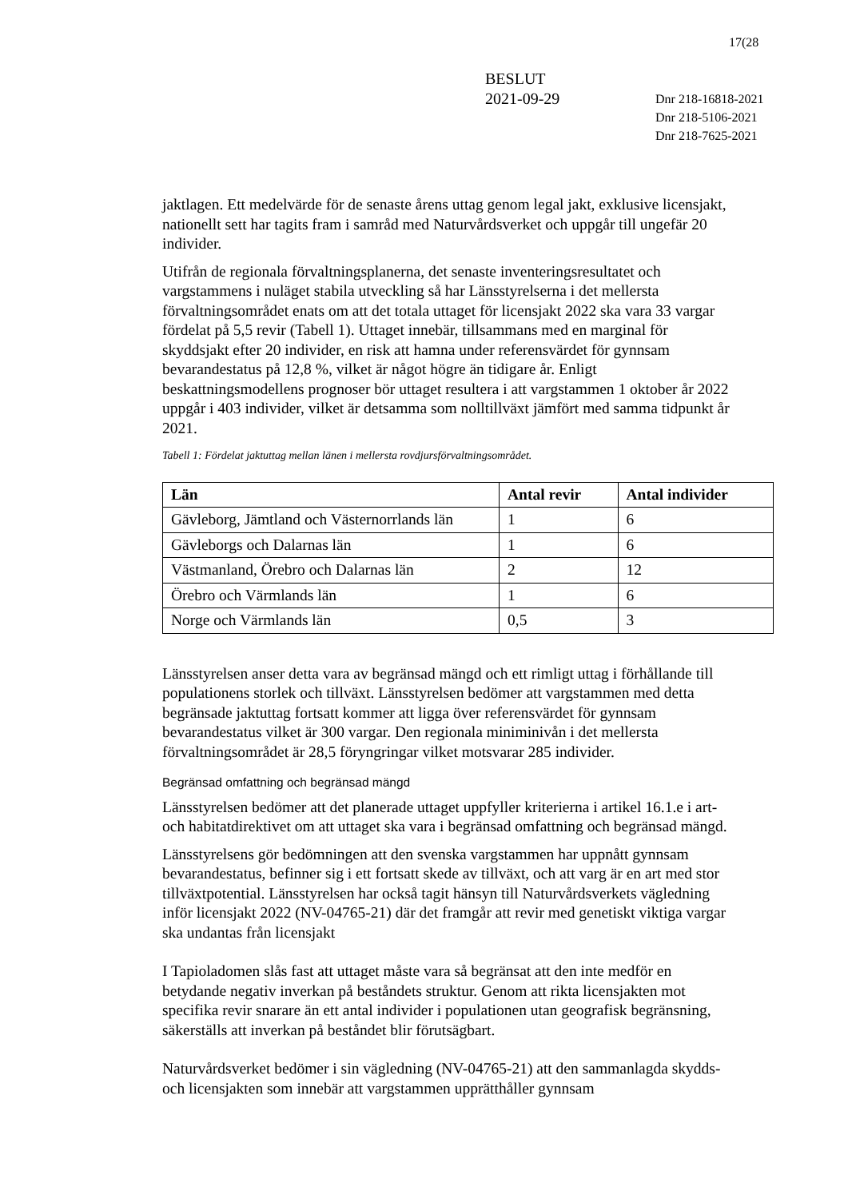17(28
BESLUT
2021-09-29
Dnr 218-16818-2021
Dnr 218-5106-2021
Dnr 218-7625-2021
jaktlagen. Ett medelvärde för de senaste årens uttag genom legal jakt, exklusive licensjakt, nationellt sett har tagits fram i samråd med Naturvårdsverket och uppgår till ungefär 20 individer.
Utifrån de regionala förvaltningsplanerna, det senaste inventeringsresultatet och vargstammens i nuläget stabila utveckling så har Länsstyrelserna i det mellersta förvaltningsområdet enats om att det totala uttaget för licensjakt 2022 ska vara 33 vargar fördelat på 5,5 revir (Tabell 1). Uttaget innebär, tillsammans med en marginal för skyddsjakt efter 20 individer, en risk att hamna under referensvärdet för gynnsam bevarandestatus på 12,8 %, vilket är något högre än tidigare år. Enligt beskattningsmodellens prognoser bör uttaget resultera i att vargstammen 1 oktober år 2022 uppgår i 403 individer, vilket är detsamma som nolltillväxt jämfört med samma tidpunkt år 2021.
Tabell 1: Fördelat jaktuttag mellan länen i mellersta rovdjursförvaltningsområdet.
| Län | Antal revir | Antal individer |
| --- | --- | --- |
| Gävleborg, Jämtland och Västernorrlands län | 1 | 6 |
| Gävleborgs och Dalarnas län | 1 | 6 |
| Västmanland, Örebro och Dalarnas län | 2 | 12 |
| Örebro och Värmlands län | 1 | 6 |
| Norge och Värmlands län | 0,5 | 3 |
Länsstyrelsen anser detta vara av begränsad mängd och ett rimligt uttag i förhållande till populationens storlek och tillväxt. Länsstyrelsen bedömer att vargstammen med detta begränsade jaktuttag fortsatt kommer att ligga över referensvärdet för gynnsam bevarandestatus vilket är 300 vargar. Den regionala miniminivån i det mellersta förvaltningsområdet är 28,5 föryngringar vilket motsvarar 285 individer.
Begränsad omfattning och begränsad mängd
Länsstyrelsen bedömer att det planerade uttaget uppfyller kriterierna i artikel 16.1.e i art- och habitatdirektivet om att uttaget ska vara i begränsad omfattning och begränsad mängd.
Länsstyrelsens gör bedömningen att den svenska vargstammen har uppnått gynnsam bevarandestatus, befinner sig i ett fortsatt skede av tillväxt, och att varg är en art med stor tillväxtpotential. Länsstyrelsen har också tagit hänsyn till Naturvårdsverkets vägledning inför licensjakt 2022 (NV-04765-21) där det framgår att revir med genetiskt viktiga vargar ska undantas från licensjakt
I Tapioladomen slås fast att uttaget måste vara så begränsat att den inte medför en betydande negativ inverkan på beståndets struktur. Genom att rikta licensjakten mot specifika revir snarare än ett antal individer i populationen utan geografisk begränsning, säkerställs att inverkan på beståndet blir förutsägbart.
Naturvårdsverket bedömer i sin vägledning (NV-04765-21) att den sammanlagda skydds- och licensjakten som innebär att vargstammen upprätthåller gynnsam